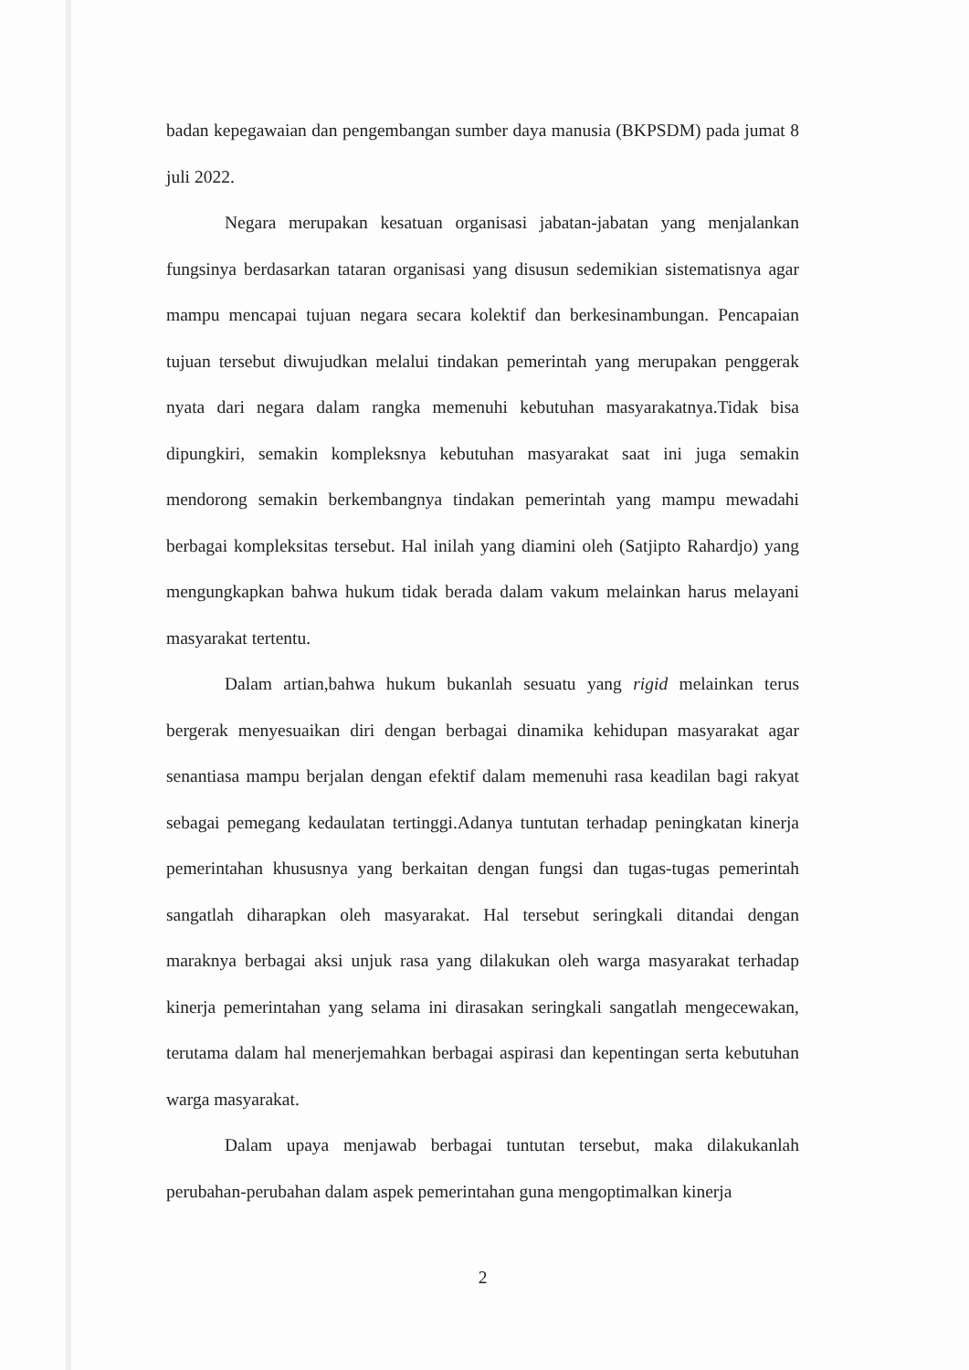badan kepegawaian dan pengembangan sumber daya manusia (BKPSDM) pada jumat 8 juli 2022.
Negara merupakan kesatuan organisasi jabatan-jabatan yang menjalankan fungsinya berdasarkan tataran organisasi yang disusun sedemikian sistematisnya agar mampu mencapai tujuan negara secara kolektif dan berkesinambungan. Pencapaian tujuan tersebut diwujudkan melalui tindakan pemerintah yang merupakan penggerak nyata dari negara dalam rangka memenuhi kebutuhan masyarakatnya.Tidak bisa dipungkiri, semakin kompleksnya kebutuhan masyarakat saat ini juga semakin mendorong semakin berkembangnya tindakan pemerintah yang mampu mewadahi berbagai kompleksitas tersebut. Hal inilah yang diamini oleh (Satjipto Rahardjo) yang mengungkapkan bahwa hukum tidak berada dalam vakum melainkan harus melayani masyarakat tertentu.
Dalam artian,bahwa hukum bukanlah sesuatu yang rigid melainkan terus bergerak menyesuaikan diri dengan berbagai dinamika kehidupan masyarakat agar senantiasa mampu berjalan dengan efektif dalam memenuhi rasa keadilan bagi rakyat sebagai pemegang kedaulatan tertinggi.Adanya tuntutan terhadap peningkatan kinerja pemerintahan khususnya yang berkaitan dengan fungsi dan tugas-tugas pemerintah sangatlah diharapkan oleh masyarakat. Hal tersebut seringkali ditandai dengan maraknya berbagai aksi unjuk rasa yang dilakukan oleh warga masyarakat terhadap kinerja pemerintahan yang selama ini dirasakan seringkali sangatlah mengecewakan, terutama dalam hal menerjemahkan berbagai aspirasi dan kepentingan serta kebutuhan warga masyarakat.
Dalam upaya menjawab berbagai tuntutan tersebut, maka dilakukanlah perubahan-perubahan dalam aspek pemerintahan guna mengoptimalkan kinerja
2